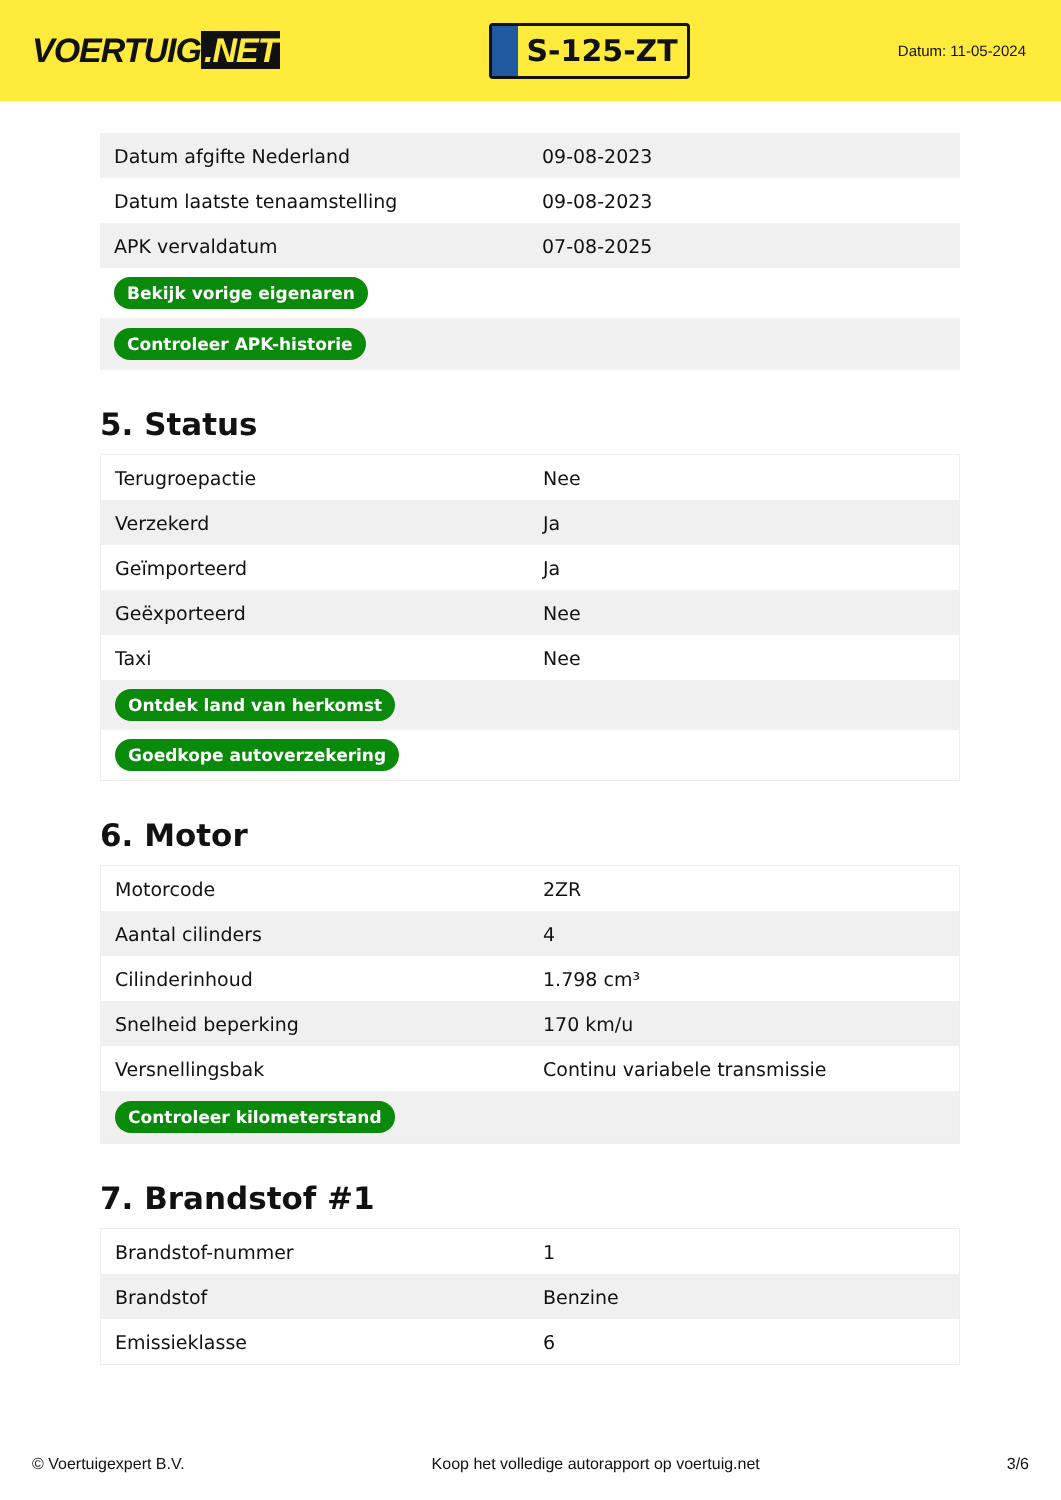VOERTUIG.NET
S-125-ZT
Datum: 11-05-2024
| Datum afgifte Nederland | 09-08-2023 |
| Datum laatste tenaamstelling | 09-08-2023 |
| APK vervaldatum | 07-08-2025 |
| Bekijk vorige eigenaren | |
| Controleer APK-historie | |
5. Status
| Terugroepactie | Nee |
| Verzekerd | Ja |
| Geïmporteerd | Ja |
| Geëxporteerd | Nee |
| Taxi | Nee |
| Ontdek land van herkomst | |
| Goedkope autoverzekering | |
6. Motor
| Motorcode | 2ZR |
| Aantal cilinders | 4 |
| Cilinderinhoud | 1.798 cm³ |
| Snelheid beperking | 170 km/u |
| Versnellingsbak | Continu variabele transmissie |
| Controleer kilometerstand | |
7. Brandstof #1
| Brandstof-nummer | 1 |
| Brandstof | Benzine |
| Emissieklasse | 6 |
© Voertuigexpert B.V. Koop het volledige autorapport op voertuig.net 3/6